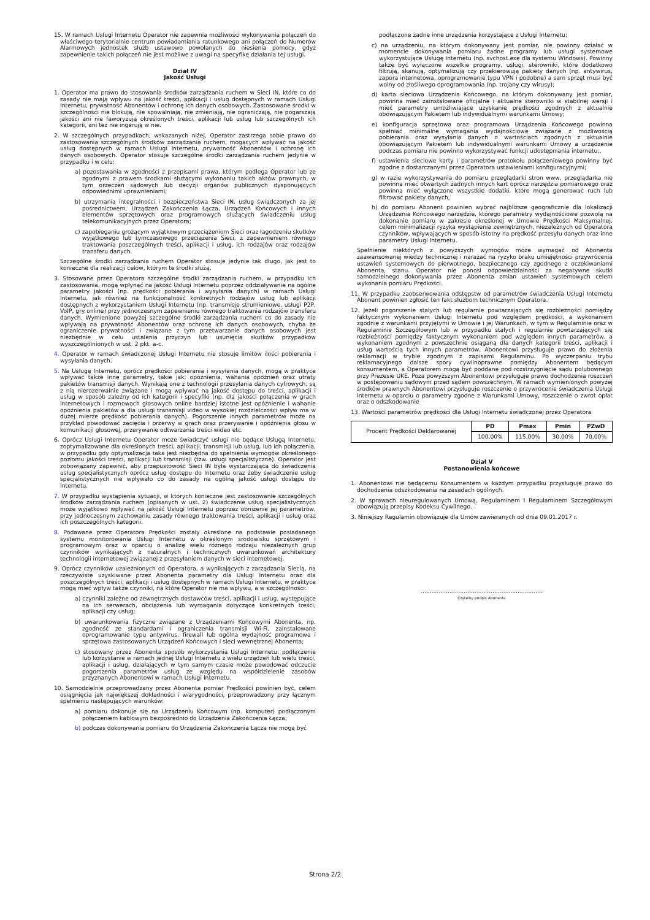15. W ramach Usługi Internetu Operator nie zapewnia możliwości wykonywania połączeń do właściwego terytorialnie centrum powiadamiania ratunkowego ani połączeń do Numerów Alarmowych jednostek służb ustawowo powołanych do niesienia pomocy, gdyż zapewnienie takich połączeń nie jest możliwe z uwagi na specyfikę działania tej usługi.
Dział IV
Jakość Usługi
1. Operator ma prawo do stosowania środków zarządzania ruchem w Sieci IN, które co do zasady nie mają wpływu na jakość treści, aplikacji i usług dostępnych w ramach Usługi Internetu, prywatność Abonentów i ochronę ich danych osobowych. Zastosowane środki w szczególności nie blokują, nie spowalniają, nie zmieniają, nie ograniczają, nie pogarszają jakości ani nie faworyzują określonych treści, aplikacji lub usług lub szczególnych ich kategorii, ani też nie ingerują w nie.
2. W szczególnych przypadkach, wskazanych niżej, Operator zastrzega sobie prawo do zastosowania szczególnych środków zarządzania ruchem, mogących wpływać na jakość usług dostępnych w ramach Usługi Internetu, prywatność Abonentów i ochronę ich danych osobowych. Operator stosuje szczególne środki zarządzania ruchem jedynie w przypadku i w celu:
a) pozostawania w zgodności z przepisami prawa, którym podlega Operator lub ze zgodnymi z prawem środkami służącymi wykonaniu takich aktów prawnych, w tym orzeczeń sądowych lub decyzji organów publicznych dysponujących odpowiednimi uprawnieniami;
b) utrzymania integralności i bezpieczeństwa Sieci IN, usług świadczonych za jej pośrednictwem, Urządzeń Zakończenia Łącza, Urządzeń Końcowych i innych elementów sprzętowych oraz programowych służących świadczeniu usług telekomunikacyjnych przez Operatora;
c) zapobieganiu grożącym wyjątkowym przeciążeniom Sieci oraz łagodzeniu skutków wyjątkowego lub tymczasowego przeciążenia Sieci, z zapewnieniem równego traktowania poszczególnych treści, aplikacji i usług, ich rodzajów oraz rodzajów transferu danych.
Szczególne środki zarządzania ruchem Operator stosuje jedynie tak długo, jak jest to konieczne dla realizacji celów, którym te środki służą.
3. Stosowane przez Operatora szczególne środki zarządzania ruchem, w przypadku ich zastosowania, mogą wpłynąć na jakość Usługi Internetu poprzez oddziaływanie na ogólne parametry jakości (np. prędkości pobierania i wysyłania danych) w ramach Usługi Internetu, jak również na funkcjonalność konkretnych rodzajów usług lub aplikacji dostępnych z wykorzystaniem Usługi Internetu (np. transmisje strumieniowe, usługi P2P, VoIP, gry online) przy jednoczesnym zapewnieniu równego traktowania rodzajów transferu danych. Wymienione powyżej szczególne środki zarządzania ruchem co do zasady nie wpływają na prywatność Abonentów oraz ochronę ich danych osobowych, chyba że ograniczenie prywatności i związane z tym przetwarzanie danych osobowych jest niezbędnie w celu ustalenia przyczyn lub usunięcia skutków przypadków wyszczególnionych w ust. 2 pkt. a-c.
4. Operator w ramach świadczonej Usługi Internetu nie stosuje limitów ilości pobierania i wysyłania danych.
5. Na Usługę Internetu, oprócz prędkości pobierania i wysyłania danych, mogą w praktyce wpływać także inne parametry, takie jak: opóźnienia, wahania opóźnień oraz utraty pakietów transmisji danych. Wynikają one z technologii przesyłania danych cyfrowych, są z nią nierozerwalnie związane i mogą wpływać na jakość dostępu do treści, aplikacji i usług w sposób zależny od ich kategorii i specyfiki (np. dla jakości połączenia w grach internetowych i rozmowach głosowych online bardziej istotne jest opóźnienie i wahanie opóźnienia pakietów a dla usługi transmisji video w wysokiej rozdzielczości wpływ ma w dużej mierze prędkość pobierania danych). Pogorszenie innych parametrów może na przykład powodować zacięcia i przerwy w grach oraz przerywanie i opóźnienia głosu w komunikacji głosowej, przerywanie odtwarzania treści wideo etc.
6. Oprócz Usługi Internetu Operator może świadczyć usługi nie będące Usługą Internetu, zoptymalizowane dla określonych treści, aplikacji, transmisji lub usług, lub ich połączenia, w przypadku gdy optymalizacja taka jest niezbędna do spełnienia wymogów określonego poziomu jakości treści, aplikacji lub transmisji (tzw. usługi specjalistyczne). Operator jest zobowiązany zapewnić, aby przepustowość Sieci IN była wystarczająca do świadczenia usług specjalistycznych oprócz usług dostępu do Internetu oraz żeby świadczenie usług specjalistycznych nie wpływało co do zasady na ogólną jakość usługi dostępu do Internetu.
7. W przypadku wystąpienia sytuacji, w których konieczne jest zastosowanie szczególnych środków zarządzania ruchem (opisanych w ust. 2) świadczenie usług specjalistycznych może wyjątkowo wpływać na jakość Usługi Internetu poprzez obniżenie jej parametrów, przy jednoczesnym zachowaniu zasady równego traktowania treści, aplikacji i usług oraz ich poszczególnych kategorii.
8. Podawane przez Operatora Prędkości zostały określone na podstawie posiadanego systemu monitorowania Usługi Internetu w określonym środowisku sprzętowym i programowym oraz w oparciu o analizę wielu różnego rodzaju niezależnych grup czynników wynikających z naturalnych i technicznych uwarunkowań architektury technologii internetowej związanej z przesyłaniem danych w sieci internetowej.
9. Oprócz czynników uzależnionych od Operatora, a wynikających z zarządzania Siecią, na rzeczywiste uzyskiwane przez Abonenta parametry dla Usługi Internetu oraz dla poszczególnych treści, aplikacji i usług dostępnych w ramach Usługi Internetu, w praktyce mogą mieć wpływ także czynniki, na które Operator nie ma wpływu, a w szczególności:
a) czynniki zależne od zewnętrznych dostawców treści, aplikacji i usług, występujące na ich serwerach, obciążenia lub wymagania dotyczące konkretnych treści, aplikacji czy usług;
b) uwarunkowania fizyczne związane z Urządzeniami Końcowymi Abonenta, np. zgodność ze standardami i ograniczenia transmisji Wi-Fi, zainstalowane oprogramowanie typu antywirus, firewall lub ogólna wydajność programowa i sprzętowa zastosowanych Urządzeń Końcowych i sieci wewnętrznej Abonenta;
c) stosowany przez Abonenta sposób wykorzystania Usługi Internetu: podłączenie lub korzystanie w ramach jednej Usługi Internetu z wielu urządzeń lub wielu treści, aplikacji i usług, działających w tym samym czasie może powodować odczucie pogorszenia parametrów usług ze względu na współdzielenie zasobów przyznanych Abonentowi w ramach Usługi Internetu.
10. Samodzielnie przeprowadzany przez Abonenta pomiar Prędkości powinien być, celem osiągnięcia jak największej dokładności i wiarygodności, przeprowadzony przy łącznym spełnieniu następujących warunków:
a) pomiaru dokonuje się na Urządzeniu Końcowym (np. komputer) podłączonym połączeniem kablowym bezpośrednio do Urządzenia Zakończenia Łącza;
b) podczas dokonywania pomiaru do Urządzenia Zakończenia Łącza nie mogą być
podłączone żadne inne urządzenia korzystające z Usługi Internetu;
c) na urządzeniu, na którym dokonywany jest pomiar, nie powinny działać w momencie dokonywania pomiaru żadne programy lub usługi systemowe wykorzystujące Usługę Internetu (np. svchost.exe dla systemu Windows). Powinny także być wyłączone wszelkie programy, usługi, sterowniki, które dodatkowo filtrują, skanują, optymalizują czy przekierowują pakiety danych (np. antywirus, zapora internetowa, oprogramowanie typu VPN i podobne) a sam sprzęt musi być wolny od złośliwego oprogramowania (np. trojany czy wirusy);
d) karta sieciowa Urządzenia Końcowego, na którym dokonywany jest pomiar, powinna mieć zainstalowane oficjalne i aktualne sterowniki w stabilnej wersji i mieć parametry umożliwiające uzyskanie prędkości zgodnych z aktualnie obowiązującym Pakietem lub indywidualnymi warunkami Umowy;
e) konfiguracja sprzętowa oraz programowa Urządzenia Końcowego powinna spełniać minimalne wymagania wydajnościowe związane z możliwością pobierania oraz wysyłania danych o wartościach zgodnych z aktualnie obowiązującym Pakietem lub indywidualnymi warunkami Umowy a urządzenie podczas pomiaru nie powinno wykorzystywać funkcji udostępniania internetu;,
f) ustawienia sieciowe karty i parametrów protokołu połączeniowego powinny być zgodne z dostarczanymi przez Operatora ustawieniami konfiguracyjnymi;
g) w razie wykorzystywania do pomiaru przeglądarki stron www, przeglądarka nie powinna mieć otwartych żadnych innych kart oprócz narzędzia pomiarowego oraz powinna mieć wyłączone wszystkie dodatki, które mogą generować ruch lub filtrować pakiety danych,
h) do pomiaru Abonent powinien wybrać najbliższe geograficznie dla lokalizacji Urządzenia Końcowego narzędzie, którego parametry wydajnościowe pozwolą na dokonanie pomiaru w zakresie określonej w Umowie Prędkości Maksymalnej, celem minimalizacji ryzyka wystąpienia zewnętrznych, niezależnych od Operatora czynników, wpływających w sposób istotny na prędkość przesyłu danych oraz inne parametry Usługi Internetu.
Spełnienie niektórych z powyższych wymogów może wymagać od Abonenta zaawansowanej wiedzy technicznej i narażać na ryzyko braku umiejętności przywrócenia ustawień systemowych do pierwotnego, bezpiecznego czy zgodnego z oczekiwaniami Abonenta, stanu. Operator nie ponosi odpowiedzialności za negatywne skutki samodzielnego dokonywania przez Abonenta zmian ustawień systemowych celem wykonania pomiaru Prędkości.
11. W przypadku zaobserwowania odstępstw od parametrów świadczenia Usługi Internetu Abonent powinien zgłosić ten fakt służbom technicznym Operatora.
12. Jeżeli pogorszenie stałych lub regularnie powtarzających się rozbieżności pomiędzy faktycznym wykonaniem Usługi Internetu pod względem prędkości, a wykonaniem zgodnie z warunkami przyjętymi w Umowie i jej Warunkach, w tym w Regulaminie oraz w Regulaminie Szczegółowym lub w przypadku stałych i regularnie powtarzających się rozbieżności pomiędzy faktycznym wykonaniem pod względem innych parametrów, a wykonaniem zgodnym z powszechnie osiąganą dla danych kategorii treści, aplikacji i usług wartością tych innych parametrów, Abonentowi przysługuje prawo do złożenia reklamacji w trybie zgodnym z zapisami Regulaminu. Po wyczerpaniu trybu reklamacyjnego dalsze spory cywilnoprawne pomiędzy Abonentem będącym konsumentem, a Operatorem mogą być poddane pod rozstrzygnięcie sądu polubownego przy Prezesie UKE. Poza powyższym Abonentowi przysługuje prawo dochodzenia roszczeń w postępowaniu sądowym przed sądem powszechnym. W ramach wymienionych powyżej środków prawnych Abonentowi przysługuje roszczenie o przywrócenie świadczenia Usługi Internetu w oparciu o parametry zgodne z Warunkami Umowy, roszczenie o zwrot opłat oraz o odszkodowanie
13. Wartości parametrów prędkości dla Usługi Internetu świadczonej przez Operatora
| Procent Prędkości Deklarowanej | PD | Pmax | Pmin | PZwD |
| | 100,00% | 115,00% | 30,00% | 70,00% |
Dział V
Postanowienia końcowe
1. Abonentowi nie będącemu Konsumentem w każdym przypadku przysługuje prawo do dochodzenia odszkodowania na zasadach ogólnych.
2. W sprawach nieuregulowanych Umową, Regulaminem i Regulaminem Szczegółowym obowiązują przepisy Kodeksu Cywilnego.
3. Niniejszy Regulamin obowiązuje dla Umów zawieranych od dnia 09.01.2017 r.
....................................................................
Czytelny podpis Abonenta
Strona 2/2